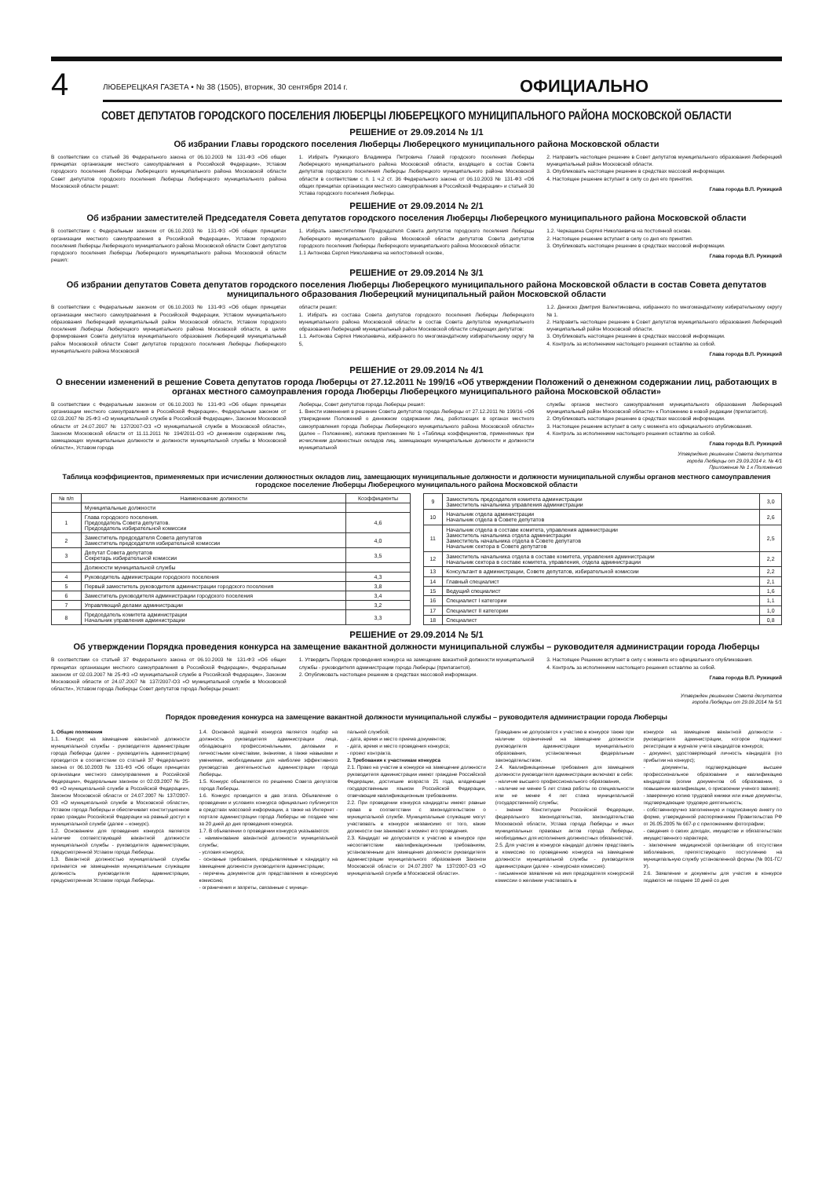4
ЛЮБЕРЕЦКАЯ ГАЗЕТА • № 38 (1505), вторник, 30 сентября 2014 г. ОФИЦИАЛЬНО
СОВЕТ ДЕПУТАТОВ ГОРОДСКОГО ПОСЕЛЕНИЯ ЛЮБЕРЦЫ ЛЮБЕРЕЦКОГО МУНИЦИПАЛЬНОГО РАЙОНА МОСКОВСКОЙ ОБЛАСТИ
РЕШЕНИЕ от 29.09.2014 № 1/1
Об избрании Главы городского поселения Люберцы Люберецкого муниципального района Московской области
В соответствии со статьей 36 Федерального закона от 06.10.2003 № 131-ФЗ «Об общих принципах организации местного самоуправления в Российской Федерации», Уставом городского поселения Люберцы Люберецкого муниципального района Московской области Совет депутатов городского поселения Люберцы Люберецкого муниципального района Московской области решил:
1. Избрать Ружицкого Владимира Петровича Главой городского поселения Люберцы Люберецкого муниципального района Московской области, входящего в состав Совета депутатов городского поселения Люберцы Люберецкого муниципального района Московской области в соответствии с п. 1 ч.2 ст. 36 Федерального закона от 06.10.2003 № 131-ФЗ «Об общих принципах организации местного самоуправления в Российской Федерации» и статьей 30 Устава городского поселения Люберцы.
2. Направить настоящее решение в Совет депутатов муниципального образования Люберецкий муниципальный район Московской области.
3. Опубликовать настоящее решение в средствах массовой информации.
4. Настоящее решение вступает в силу со дня его принятия.
Глава города В.П. Ружицкий
РЕШЕНИЕ от 29.09.2014 № 2/1
Об избрании заместителей Председателя Совета депутатов городского поселения Люберцы Люберецкого муниципального района Московской области
В соответствии с Федеральным законом от 06.10.2003 № 131-ФЗ «Об общих принципах организации местного самоуправления в Российской Федерации», Уставом городского поселения Люберцы Люберецкого муниципального района Московской области Совет депутатов городского поселения Люберцы Люберецкого муниципального района Московской области решил:
1. Избрать заместителями Председателя Совета депутатов городского поселения Люберцы Люберецкого муниципального района Московской области депутатов Совета депутатов городского поселения Люберцы Люберецкого муниципального района Московской области:
1.1 Антонова Сергея Николаевича на непостоянной основе,
1.2. Черкашина Сергея Николаевича на постоянной основе.
2. Настоящее решение вступает в силу со дня его принятия.
3. Опубликовать настоящее решение в средствах массовой информации.
Глава города В.П. Ружицкий
РЕШЕНИЕ от 29.09.2014 № 3/1
Об избрании депутатов Совета депутатов городского поселения Люберцы Люберецкого муниципального района Московской области в состав Совета депутатов муниципального образования Люберецкий муниципальный район Московской области
В соответствии с Федеральным законом от 06.10.2003 № 131-ФЗ «Об общих принципах организации местного самоуправления в Российской Федерации, Уставом муниципального образования Люберецкий муниципальный район Московской области, Уставом городского поселения Люберцы Люберецкого муниципального района Московской области, в целях формирования Совета депутатов муниципального образования Люберецкий муниципальный район Московской области Совет депутатов городского поселения Люберцы Люберецкого муниципального района Московской
области решил:
1. Избрать из состава Совета депутатов городского поселения Люберцы Люберецкого муниципального района Московской области в состав Совета депутатов муниципального образования Люберецкий муниципальный район Московской области следующих депутатов:
1.1. Антонова Сергея Николаевича, избранного по многомандатному избирательному округу № 5,
1.2. Дениско Дмитрия Валентиновича, избранного по многомандатному избирательному округу № 1.
2. Направить настоящее решение в Совет депутатов муниципального образования Люберецкий муниципальный район Московской области.
3. Опубликовать настоящее решение в средствах массовой информации.
4. Контроль за исполнением настоящего решения оставляю за собой.
Глава города В.П. Ружицкий
РЕШЕНИЕ от 29.09.2014 № 4/1
О внесении изменений в решение Совета депутатов города Люберцы от 27.12.2011 № 199/16 «Об утверждении Положений о денежном содержании лиц, работающих в органах местного самоуправления города Люберцы Люберецкого муниципального района Московской области»
В соответствии с Федеральным законом от 06.10.2003 № 131-ФЗ «Об общих принципах организации местного самоуправления в Российской Федерации», Федеральным законом от 02.03.2007 № 25-ФЗ «О муниципальной службе в Российской Федерации», Законом Московской области от 24.07.2007 № 137/2007-ОЗ «О муниципальной службе в Московской области», Законом Московской области от 11.11.2011 № 194/2011-ОЗ «О денежном содержании лиц, замещающих муниципальные должности и должности муниципальной службы в Московской области», Уставом города
Люберцы, Совет депутатов города Люберцы решил:
1. Внести изменения в решение Совета депутатов города Люберцы от 27.12.2011 № 199/16 «Об утверждении Положений о денежном содержании лиц, работающих в органах местного самоуправления города Люберцы Люберецкого муниципального района Московской области» (далее – Положение), изложив приложение № 1 «Таблица коэффициентов, применяемых при исчислении должностных окладов лиц, замещающих муниципальные должности и должности муниципальной
службы органов местного самоуправления муниципального образования Люберецкий муниципальный район Московской области» к Положению в новой редакции (прилагается).
2. Опубликовать настоящее решение в средствах массовой информации.
3. Настоящее решение вступает в силу с момента его официального опубликования.
4. Контроль за исполнением настоящего решения оставляю за собой.
Глава города В.П. Ружицкий
Утверждено решением Совета депутатов
города Люберцы от 29.09.2014 г. № 4/1
Приложение № 1 к Положению
Таблица коэффициентов, применяемых при исчислении должностных окладов лиц, замещающих муниципальные должности и должности муниципальной службы органов местного самоуправления городское поселение Люберцы Люберецкого муниципального района Московской области
| № п/п | Наименование должности | Коэффициенты |
| --- | --- | --- |
| | Муниципальные должности | |
| 1 | Глава городского поселения. Председатель Совета депутатов. Председатель избирательной комиссии | 4,6 |
| 2 | Заместитель председателя Совета депутатов Заместитель председателя избирательной комиссии | 4,0 |
| 3 | Депутат Совета депутатов Секретарь избирательной комиссии | 3,5 |
| | Должности муниципальной службы | |
| 4 | Руководитель администрации городского поселения | 4,3 |
| 5 | Первый заместитель руководителя администрации городского поселения | 3,8 |
| 6 | Заместитель руководителя администрации городского поселения | 3,4 |
| 7 | Управляющий делами администрации | 3,2 |
| 8 | Председатель комитета администрации Начальник управления администрации | 3,3 |
| 9 | Заместитель председателя комитета администрации Заместитель начальника управления администрации | 3,0 |
| 10 | Начальник отдела администрации Начальник отдела в Совете депутатов | 2,6 |
| 11 | Начальник отдела в составе комитета, управления администрации Заместитель начальника отдела администрации Заместитель начальника отдела в Совете депутатов Начальник сектора в Совете депутатов | 2,5 |
| 12 | Заместитель начальника отдела в составе комитета, управления администрации Начальник сектора в составе комитета, управления, отдела администрации | 2,2 |
| 13 | Консультант в администрации, Совете депутатов, избирательной комиссии | 2,2 |
| 14 | Главный специалист | 2,1 |
| 15 | Ведущий специалист | 1,6 |
| 16 | Специалист I категории | 1,1 |
| 17 | Специалист II категории | 1,0 |
| 18 | Специалист | 0,8 |
РЕШЕНИЕ от 29.09.2014 № 5/1
Об утверждении Порядка проведения конкурса на замещение вакантной должности муниципальной службы – руководителя администрации города Люберцы
В соответствии со статьей 37 Федерального закона от 06.10.2003 № 131-ФЗ «Об общих принципах организации местного самоуправления в Российской Федерации», Федеральным законом от 02.03.2007 № 25-ФЗ «О муниципальной службе в Российской Федерации», Законом Московской области от 24.07.2007 № 137/2007-ОЗ «О муниципальной службе в Московской области», Уставом города Люберцы Совет депутатов города Люберцы решил:
1. Утвердить Порядок проведения конкурса на замещение вакантной должности муниципальной службы - руководителя администрации города Люберцы (прилагается).
2. Опубликовать настоящее решение в средствах массовой информации.
3. Настоящее Решение вступает в силу с момента его официального опубликования.
4. Контроль за исполнением настоящего решения оставляю за собой.
Глава города В.П. Ружицкий
Утвержден решением Совета депутатов
города Люберцы от 29.09.2014 № 5/1
Порядок проведения конкурса на замещение вакантной должности муниципальной службы – руководителя администрации города Люберцы
1. Общие положения
1.1. Конкурс на замещение вакантной должности муниципальной службы - руководителя администрации города Люберцы (далее - руководитель администрации) проводится в соответствии со статьей 37 Федерального закона от 06.10.2003 № 131-ФЗ «Об общих принципах организации местного самоуправления в Российской Федерации», Федеральным законом от 02.03.2007 № 25-ФЗ «О муниципальной службе в Российской Федерации», Законом Московской области от 24.07.2007 № 137/2007-ОЗ «О муниципальной службе в Московской области», Уставом города Люберцы и обеспечивает конституционное право граждан Российской Федерации на равный доступ к муниципальной службе (далее – конкурс).
1.2. Основанием для проведения конкурса является наличие соответствующей вакантной должности муниципальной службы - руководителя администрации, предусмотренной Уставом города Люберцы.
1.3. Вакантной должностью муниципальной службы признается не замещенная муниципальным служащим должность руководителя администрации, предусмотренная Уставом города Люберцы.
1.4. Основной задачей конкурса является подбор на должность руководителя администрации лица, обладающего профессиональными, деловыми и личностными качествами, знаниями, а также навыками и умениями, необходимыми для наиболее эффективного руководства деятельностью администрации города Люберцы.
1.5. Конкурс объявляется по решению Совета депутатов города Люберцы.
1.6. Конкурс проводится в два этапа. Объявление о проведении и условиях конкурса официально публикуется в средствах массовой информации, а также на Интернет - портале администрации города Люберцы не позднее чем за 20 дней до дня проведения конкурса.
1.7. В объявлении о проведении конкурса указываются:
- наименование вакантной должности муниципальной службы;
- условия конкурса;
- основные требования, предъявляемые к кандидату на замещение должности руководителя администрации;
- перечень документов для представления в конкурсную комиссию;
- ограничения и запреты, связанные с муници-
пальной службой;
- дата, время и место приема документов;
- дата, время и место проведения конкурса;
- проект контракта.
2. Требования к участникам конкурса
2.1. Право на участие в конкурсе на замещение должности руководителя администрации имеют граждане Российской Федерации, достигшие возраста 21 года, владеющие государственным языком Российской Федерации, отвечающие квалификационным требованиям.
2.2. При проведении конкурса кандидаты имеют равные права в соответствии с законодательством о муниципальной службе. Муниципальные служащие могут участвовать в конкурсе независимо от того, какие должности они занимают в момент его проведения.
2.3. Кандидат не допускается к участию в конкурсе при несоответствии квалификационным требованиям, установленным для замещения должности руководителя администрации муниципального образования Законом Московской области от 24.07.2007 № 137/2007-ОЗ «О муниципальной службе в Московской области».
Гражданин не допускается к участию в конкурсе также при наличии ограничений на замещение должности руководителя администрации муниципального образования, установленных федеральным законодательством.
2.4. Квалификационные требования для замещения должности руководителя администрации включают в себя:
- наличие высшего профессионального образования,
- наличие не менее 5 лет стажа работы по специальности или не менее 4 лет стажа муниципальной (государственной) службы;
- знание Конституции Российской Федерации, федерального законодательства, законодательства Московской области, Устава города Люберцы и иных муниципальных правовых актов города Люберцы, необходимых для исполнения должностных обязанностей.
2.5. Для участия в конкурсе кандидат должен представить в комиссию по проведению конкурса на замещение должности муниципальной службы - руководителя администрации (далее - конкурсная комиссия):
- письменное заявление на имя председателя конкурсной комиссии о желании участвовать в
конкурсе на замещение вакантной должности - руководителя администрации, которое подлежит регистрации в журнале учета кандидатов конкурса;
- документ, удостоверяющий личность кандидата (по прибытии на конкурс);
- документы, подтверждающие высшее профессиональное образование и квалификацию кандидатов (копии документов об образовании, о повышении квалификации, о присвоении ученого звания);
- заверенную копию трудовой книжки или иные документы, подтверждающие трудовую деятельность;
- собственноручно заполненную и подписанную анкету по форме, утвержденной распоряжением Правительства РФ от 26.05.2005 № 667-р с приложением фотографии;
- сведения о своих доходах, имуществе и обязательствах имущественного характера;
- заключение медицинской организации об отсутствии заболевания, препятствующего поступлению на муниципальную службу установленной формы (№ 001-ГС/У).
2.6. Заявление и документы для участия в конкурсе подаются не позднее 10 дней со дня